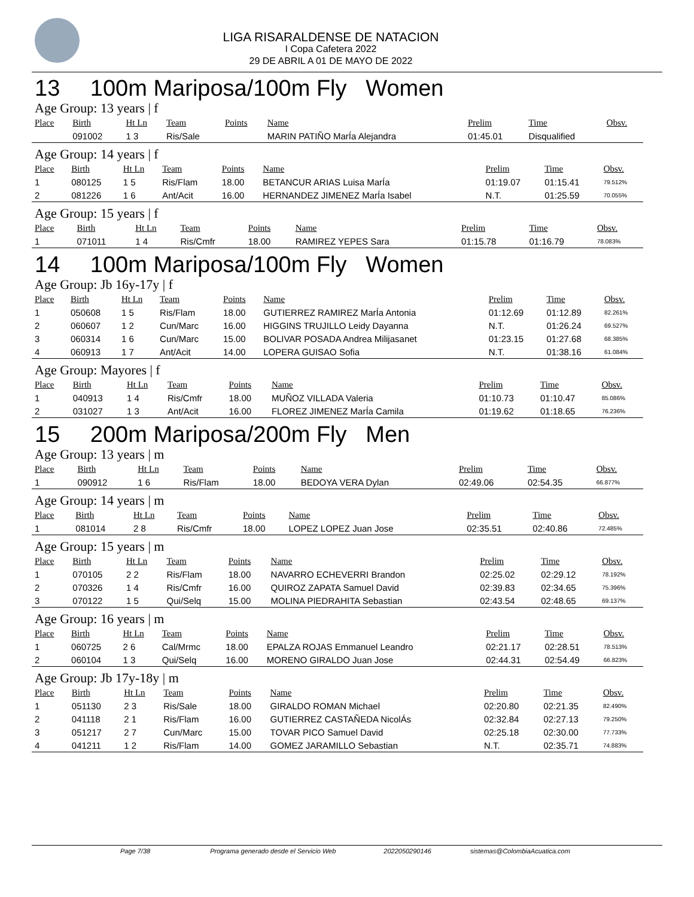LIGA RISARALDENSE DE NATACION
I Copa Cafetera 2022
29 DE ABRIL A 01 DE MAYO DE 2022
13 100m Mariposa/100m Fly Women
Age Group: 13 years | f
| Place | Birth | Ht Ln | Team | Points | Name | Prelim | Time | Obsv. |
| --- | --- | --- | --- | --- | --- | --- | --- | --- |
| | 091002 | 1 3 | Ris/Sale | | MARIN PATIÑO MarÍa Alejandra | 01:45.01 | Disqualified | |
Age Group: 14 years | f
| Place | Birth | Ht Ln | Team | Points | Name | Prelim | Time | Obsv. |
| --- | --- | --- | --- | --- | --- | --- | --- | --- |
| 1 | 080125 | 1 5 | Ris/Flam | 18.00 | BETANCUR ARIAS Luisa MarÍa | 01:19.07 | 01:15.41 | 79.512% |
| 2 | 081226 | 1 6 | Ant/Acit | 16.00 | HERNANDEZ JIMENEZ MarÍa Isabel | N.T. | 01:25.59 | 70.055% |
Age Group: 15 years | f
| Place | Birth | Ht Ln | Team | Points | Name | Prelim | Time | Obsv. |
| --- | --- | --- | --- | --- | --- | --- | --- | --- |
| 1 | 071011 | 1 4 | Ris/Cmfr | 18.00 | RAMIREZ YEPES Sara | 01:15.78 | 01:16.79 | 78.083% |
14 100m Mariposa/100m Fly Women
Age Group: Jb 16y-17y | f
| Place | Birth | Ht Ln | Team | Points | Name | Prelim | Time | Obsv. |
| --- | --- | --- | --- | --- | --- | --- | --- | --- |
| 1 | 050608 | 1 5 | Ris/Flam | 18.00 | GUTIERREZ RAMIREZ MarÍa Antonia | 01:12.69 | 01:12.89 | 82.261% |
| 2 | 060607 | 1 2 | Cun/Marc | 16.00 | HIGGINS TRUJILLO Leidy Dayanna | N.T. | 01:26.24 | 69.527% |
| 3 | 060314 | 1 6 | Cun/Marc | 15.00 | BOLIVAR POSADA Andrea Milijasanet | 01:23.15 | 01:27.68 | 68.385% |
| 4 | 060913 | 1 7 | Ant/Acit | 14.00 | LOPERA GUISAO Sofia | N.T. | 01:38.16 | 61.084% |
Age Group: Mayores | f
| Place | Birth | Ht Ln | Team | Points | Name | Prelim | Time | Obsv. |
| --- | --- | --- | --- | --- | --- | --- | --- | --- |
| 1 | 040913 | 1 4 | Ris/Cmfr | 18.00 | MUÑOZ VILLADA Valeria | 01:10.73 | 01:10.47 | 85.086% |
| 2 | 031027 | 1 3 | Ant/Acit | 16.00 | FLOREZ JIMENEZ MarÍa Camila | 01:19.62 | 01:18.65 | 76.236% |
15 200m Mariposa/200m Fly Men
Age Group: 13 years | m
| Place | Birth | Ht Ln | Team | Points | Name | Prelim | Time | Obsv. |
| --- | --- | --- | --- | --- | --- | --- | --- | --- |
| 1 | 090912 | 1 6 | Ris/Flam | 18.00 | BEDOYA VERA Dylan | 02:49.06 | 02:54.35 | 66.877% |
Age Group: 14 years | m
| Place | Birth | Ht Ln | Team | Points | Name | Prelim | Time | Obsv. |
| --- | --- | --- | --- | --- | --- | --- | --- | --- |
| 1 | 081014 | 2 8 | Ris/Cmfr | 18.00 | LOPEZ LOPEZ Juan Jose | 02:35.51 | 02:40.86 | 72.485% |
Age Group: 15 years | m
| Place | Birth | Ht Ln | Team | Points | Name | Prelim | Time | Obsv. |
| --- | --- | --- | --- | --- | --- | --- | --- | --- |
| 1 | 070105 | 2 2 | Ris/Flam | 18.00 | NAVARRO ECHEVERRI Brandon | 02:25.02 | 02:29.12 | 78.192% |
| 2 | 070326 | 1 4 | Ris/Cmfr | 16.00 | QUIROZ ZAPATA Samuel David | 02:39.83 | 02:34.65 | 75.396% |
| 3 | 070122 | 1 5 | Qui/Selq | 15.00 | MOLINA PIEDRAHITA Sebastian | 02:43.54 | 02:48.65 | 69.137% |
Age Group: 16 years | m
| Place | Birth | Ht Ln | Team | Points | Name | Prelim | Time | Obsv. |
| --- | --- | --- | --- | --- | --- | --- | --- | --- |
| 1 | 060725 | 2 6 | Cal/Mrmc | 18.00 | EPALZA ROJAS Emmanuel Leandro | 02:21.17 | 02:28.51 | 78.513% |
| 2 | 060104 | 1 3 | Qui/Selq | 16.00 | MORENO GIRALDO Juan Jose | 02:44.31 | 02:54.49 | 66.823% |
Age Group: Jb 17y-18y | m
| Place | Birth | Ht Ln | Team | Points | Name | Prelim | Time | Obsv. |
| --- | --- | --- | --- | --- | --- | --- | --- | --- |
| 1 | 051130 | 2 3 | Ris/Sale | 18.00 | GIRALDO ROMAN Michael | 02:20.80 | 02:21.35 | 82.490% |
| 2 | 041118 | 2 1 | Ris/Flam | 16.00 | GUTIERREZ CASTAÑEDA NicolÁs | 02:32.84 | 02:27.13 | 79.250% |
| 3 | 051217 | 2 7 | Cun/Marc | 15.00 | TOVAR PICO Samuel David | 02:25.18 | 02:30.00 | 77.733% |
| 4 | 041211 | 1 2 | Ris/Flam | 14.00 | GOMEZ JARAMILLO Sebastian | N.T. | 02:35.71 | 74.883% |
Page 7/38 Programa generado desde el Servicio Web 2022050290146 sistemas@ColombiaAcuatica.com